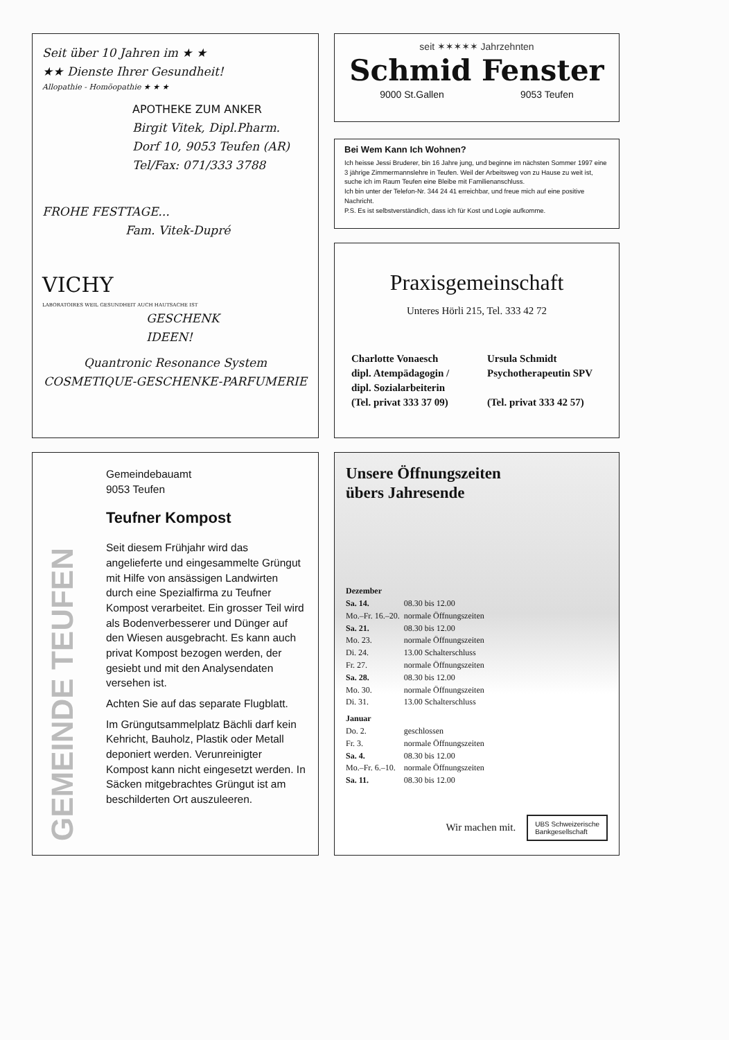Seit über 10 Jahren im ★ ★
★★ Dienste Ihrer Gesundheit!
Allopathie - Homöopathie ★ ★ ★
APOTHEKE ZUM ANKER
Birgit Vitek, Dipl.Pharm.
Dorf 10, 9053 Teufen (AR)
Tel/Fax: 071/333 3788
FROHE FESTTAGE...
Fam. Vitek-Dupré
VICHY
LABORATOIRES WEIL GESUNDHEIT AUCH HAUTSACHE IST
GESCHENK
IDEEN!
Quantronic Resonance System
COSMETIQUE-GESCHENKE-PARFUMERIE
seit ✶✶✶✶✶ Jahrzehnten
Schmid Fenster
9000 St.Gallen 9053 Teufen
Bei Wem Kann Ich Wohnen?
Ich heisse Jessi Bruderer, bin 16 Jahre jung, und beginne im nächsten Sommer 1997 eine 3 jährige Zimmermannslehre in Teufen. Weil der Arbeitsweg von zu Hause zu weit ist, suche ich im Raum Teufen eine Bleibe mit Familienanschluss.
Ich bin unter der Telefon-Nr. 344 24 41 erreichbar, und freue mich auf eine positive Nachricht.
P.S. Es ist selbstverständlich, dass ich für Kost und Logie aufkomme.
Praxisgemeinschaft
Unteres Hörli 215, Tel. 333 42 72
Charlotte Vonaesch
dipl. Atempädagogin /
dipl. Sozialarbeiterin
(Tel. privat 333 37 09)
Ursula Schmidt
Psychotherapeutin SPV
(Tel. privat 333 42 57)
GEMEINDE TEUFEN
Gemeindebauamt
9053 Teufen
Teufner Kompost
Seit diesem Frühjahr wird das angelieferte und eingesammelte Grüngut mit Hilfe von ansässigen Landwirten durch eine Spezialfirma zu Teufner Kompost verarbeitet. Ein grosser Teil wird als Bodenverbesserer und Dünger auf den Wiesen ausgebracht. Es kann auch privat Kompost bezogen werden, der gesiebt und mit den Analysendaten versehen ist.
Achten Sie auf das separate Flugblatt.
Im Grüngutsammelplatz Bächli darf kein Kehricht, Bauholz, Plastik oder Metall deponiert werden. Verunreinigter Kompost kann nicht eingesetzt werden. In Säcken mitgebrachtes Grüngut ist am beschilderten Ort auszuleeren.
Unsere Öffnungszeiten
übers Jahresende
| Dezember | |
| Sa. 14. | 08.30 bis 12.00 |
| Mo.–Fr. 16.–20. | normale Öffnungszeiten |
| Sa. 21. | 08.30 bis 12.00 |
| Mo. 23. | normale Öffnungszeiten |
| Di. 24. | 13.00 Schalterschluss |
| Fr. 27. | normale Öffnungszeiten |
| Sa. 28. | 08.30 bis 12.00 |
| Mo. 30. | normale Öffnungszeiten |
| Di. 31. | 13.00 Schalterschluss |
| Januar | |
| Do. 2. | geschlossen |
| Fr. 3. | normale Öffnungszeiten |
| Sa. 4. | 08.30 bis 12.00 |
| Mo.–Fr. 6.–10. | normale Öffnungszeiten |
| Sa. 11. | 08.30 bis 12.00 |
Wir machen mit. UBS Schweizerische
Bankgesellschaft